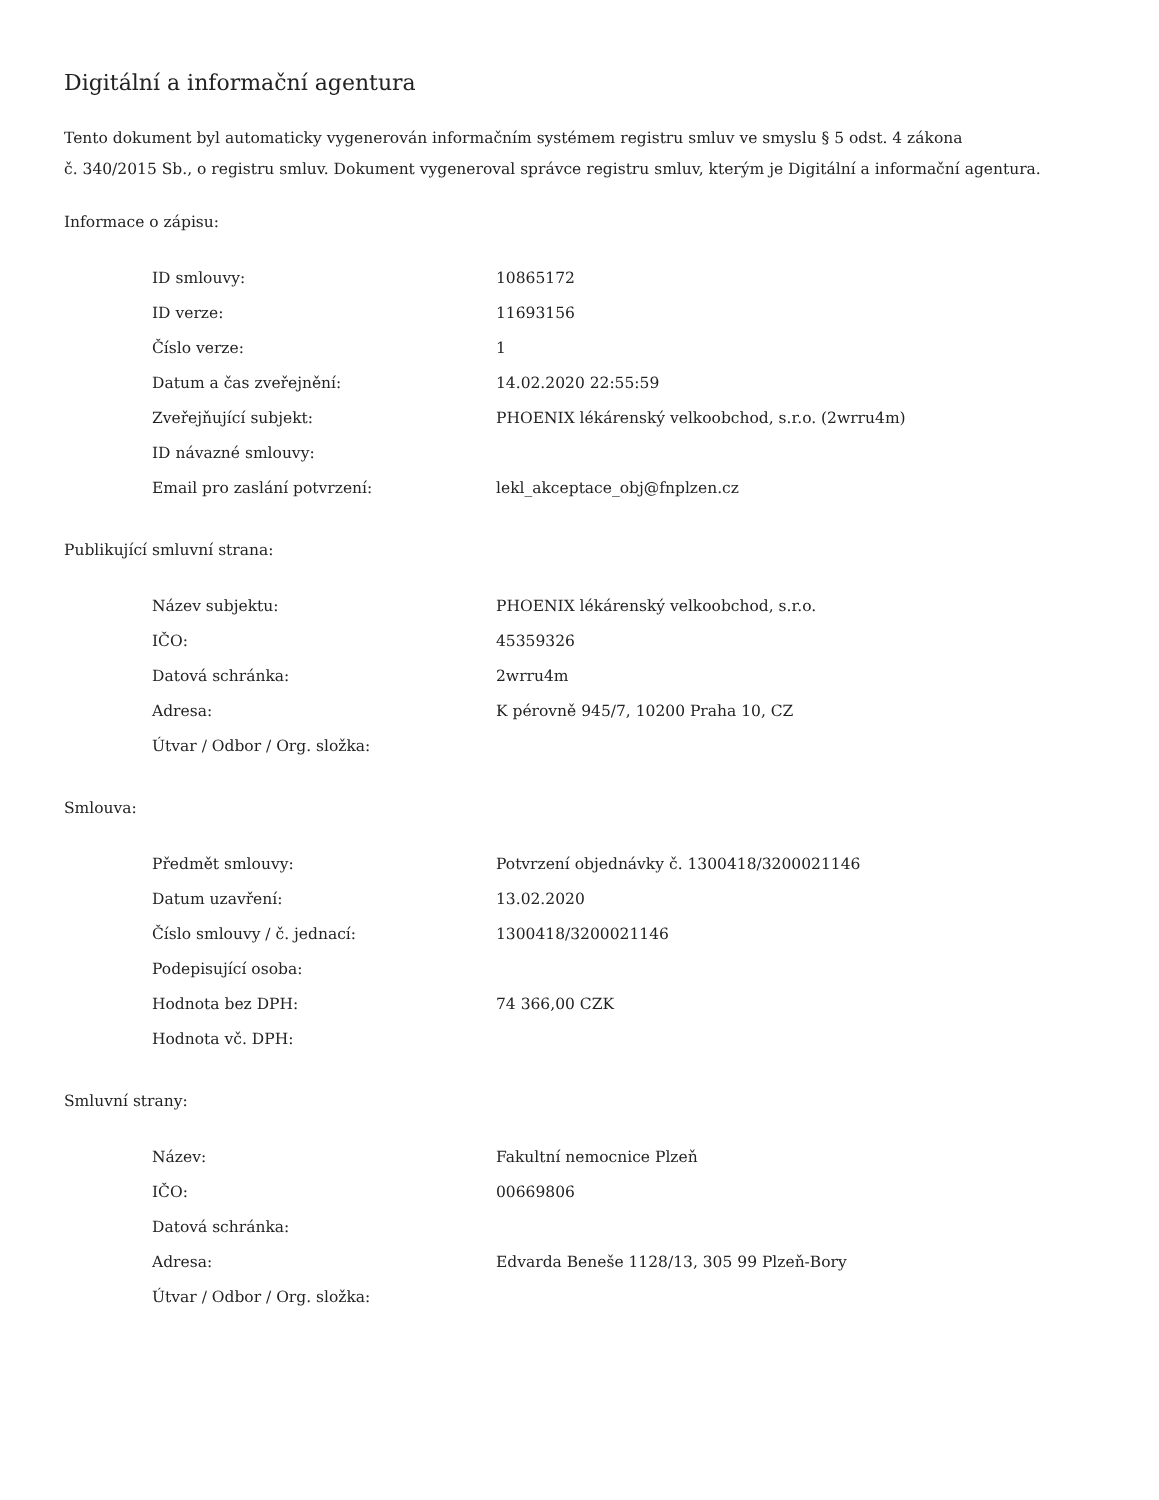Digitální a informační agentura
Tento dokument byl automaticky vygenerován informačním systémem registru smluv ve smyslu § 5 odst. 4 zákona
č. 340/2015 Sb., o registru smluv. Dokument vygeneroval správce registru smluv, kterým je Digitální a informační agentura.
Informace o zápisu:
| ID smlouvy: | 10865172 |
| ID verze: | 11693156 |
| Číslo verze: | 1 |
| Datum a čas zveřejnění: | 14.02.2020 22:55:59 |
| Zveřejňující subjekt: | PHOENIX lékárenský velkoobchod, s.r.o. (2wrru4m) |
| ID návazné smlouvy: | |
| Email pro zaslání potvrzení: | lekl_akceptace_obj@fnplzen.cz |
Publikující smluvní strana:
| Název subjektu: | PHOENIX lékárenský velkoobchod, s.r.o. |
| IČO: | 45359326 |
| Datová schránka: | 2wrru4m |
| Adresa: | K pérovně 945/7, 10200 Praha 10, CZ |
| Útvar / Odbor / Org. složka: | |
Smlouva:
| Předmět smlouvy: | Potvrzení objednávky č. 1300418/3200021146 |
| Datum uzavření: | 13.02.2020 |
| Číslo smlouvy / č. jednací: | 1300418/3200021146 |
| Podepisující osoba: | |
| Hodnota bez DPH: | 74 366,00 CZK |
| Hodnota vč. DPH: | |
Smluvní strany:
| Název: | Fakultní nemocnice Plzeň |
| IČO: | 00669806 |
| Datová schránka: | |
| Adresa: | Edvarda Beneše 1128/13, 305 99 Plzeň-Bory |
| Útvar / Odbor / Org. složka: | |